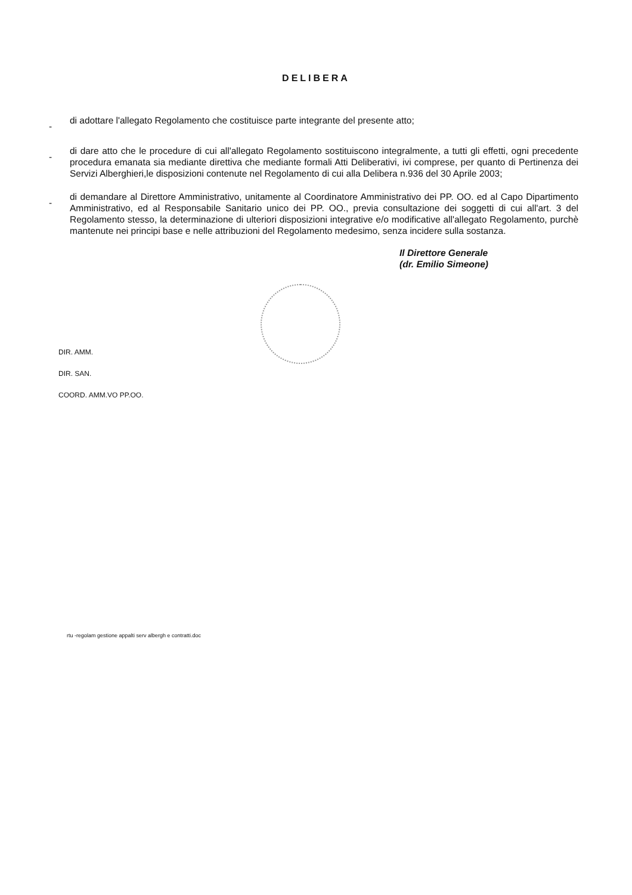DELIBERA
- di adottare l'allegato Regolamento che costituisce parte integrante del presente atto;
- di dare atto che le procedure di cui all'allegato Regolamento sostituiscono integralmente, a tutti gli effetti, ogni precedente procedura emanata sia mediante direttiva che mediante formali Atti Deliberativi, ivi comprese, per quanto di Pertinenza dei Servizi Alberghieri,le disposizioni contenute nel Regolamento di cui alla Delibera n.936 del 30 Aprile 2003;
- di demandare al Direttore Amministrativo, unitamente al Coordinatore Amministrativo dei PP. OO. ed al Capo Dipartimento Amministrativo, ed al Responsabile Sanitario unico dei PP. OO., previa consultazione dei soggetti di cui all'art. 3 del Regolamento stesso, la determinazione di ulteriori disposizioni integrative e/o modificative all'allegato Regolamento, purchè mantenute nei principi base e nelle attribuzioni del Regolamento medesimo, senza incidere sulla sostanza.
Il Direttore Generale
(dr. Emilio Simeone)
DIR. AMM.
DIR. SAN.
COORD. AMM.VO PP.OO.
rtu -regolam gestione appalti serv albergh e contratti.doc